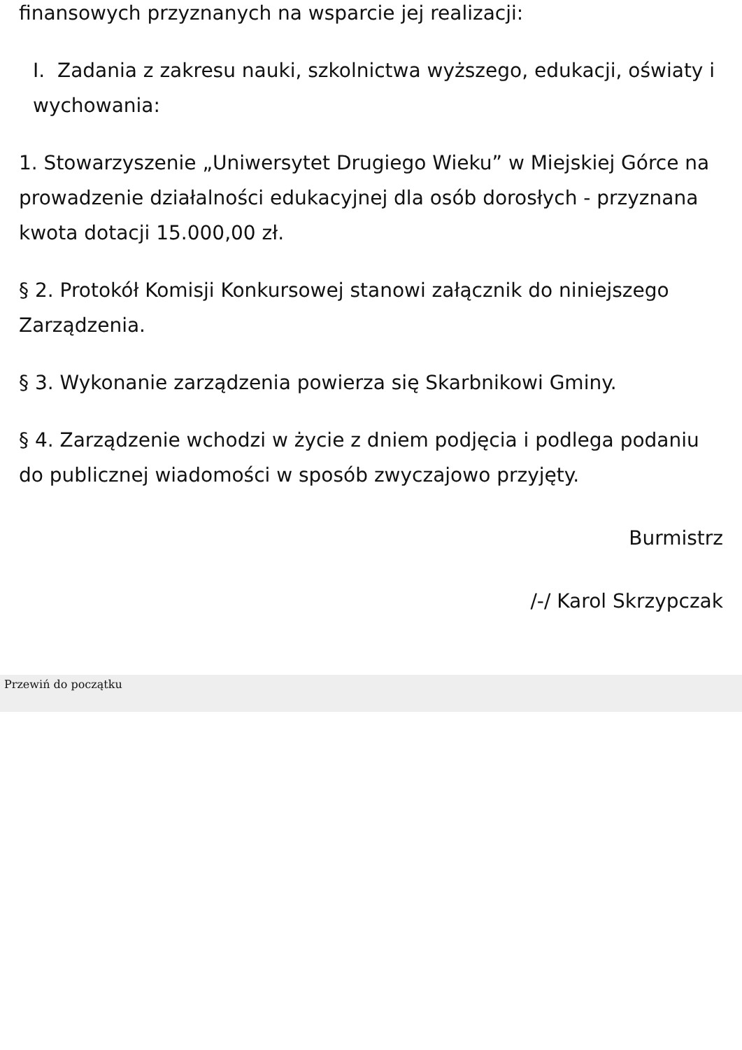finansowych przyznanych na wsparcie jej realizacji:
I. Zadania z zakresu nauki, szkolnictwa wyższego, edukacji, oświaty i wychowania:
1. Stowarzyszenie „Uniwersytet Drugiego Wieku” w Miejskiej Górce na prowadzenie działalności edukacyjnej dla osób dorosłych - przyznana kwota dotacji 15.000,00 zł.
§ 2. Protokół Komisji Konkursowej stanowi załącznik do niniejszego Zarządzenia.
§ 3. Wykonanie zarządzenia powierza się Skarbnikowi Gminy.
§ 4. Zarządzenie wchodzi w życie z dniem podjęcia i podlega podaniu do publicznej wiadomości w sposób zwyczajowo przyjęty.
Burmistrz
/-/ Karol Skrzypczak
Przewiń do początku